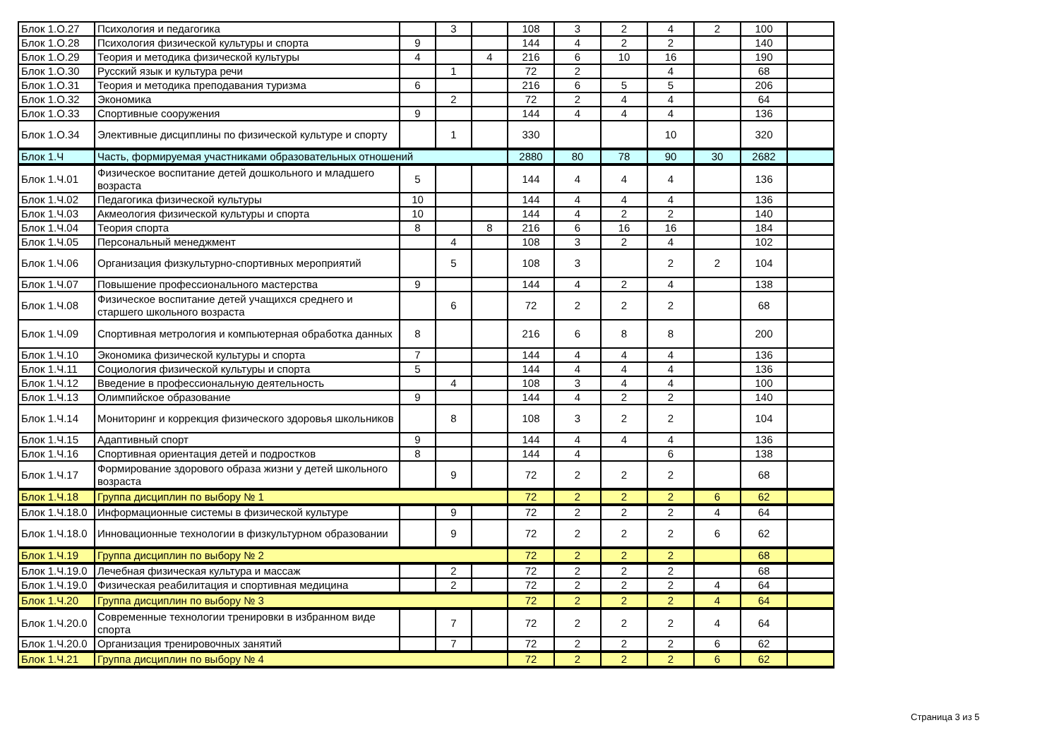| Блок 1.О.27 | Психология и педагогика | | 3 | | 108 | 3 | 2 | 4 | 2 | 100 | |
| Блок 1.О.28 | Психология физической культуры и спорта | 9 | | | 144 | 4 | 2 | 2 | | 140 | |
| Блок 1.О.29 | Теория и методика физической культуры | 4 | | 4 | 216 | 6 | 10 | 16 | | 190 | |
| Блок 1.О.30 | Русский язык и культура речи | | 1 | | 72 | 2 | | 4 | | 68 | |
| Блок 1.О.31 | Теория и методика преподавания туризма | 6 | | | 216 | 6 | 5 | 5 | | 206 | |
| Блок 1.О.32 | Экономика | | 2 | | 72 | 2 | 4 | 4 | | 64 | |
| Блок 1.О.33 | Спортивные сооружения | 9 | | | 144 | 4 | 4 | 4 | | 136 | |
| Блок 1.О.34 | Элективные дисциплины по физической культуре и спорту | | 1 | | 330 | | | 10 | | 320 | |
| Блок 1.Ч | Часть, формируемая участниками образовательных отношений | | | | 2880 | 80 | 78 | 90 | 30 | 2682 | |
| Блок 1.Ч.01 | Физическое воспитание детей дошкольного и младшего возраста | 5 | | | 144 | 4 | 4 | 4 | | 136 | |
| Блок 1.Ч.02 | Педагогика физической культуры | 10 | | | 144 | 4 | 4 | 4 | | 136 | |
| Блок 1.Ч.03 | Акмеология физической культуры и спорта | 10 | | | 144 | 4 | 2 | 2 | | 140 | |
| Блок 1.Ч.04 | Теория спорта | 8 | | 8 | 216 | 6 | 16 | 16 | | 184 | |
| Блок 1.Ч.05 | Персональный менеджмент | | 4 | | 108 | 3 | 2 | 4 | | 102 | |
| Блок 1.Ч.06 | Организация физкультурно-спортивных мероприятий | | 5 | | 108 | 3 | | 2 | 2 | 104 | |
| Блок 1.Ч.07 | Повышение профессионального мастерства | 9 | | | 144 | 4 | 2 | 4 | | 138 | |
| Блок 1.Ч.08 | Физическое воспитание детей учащихся среднего и старшего школьного возраста | | 6 | | 72 | 2 | 2 | 2 | | 68 | |
| Блок 1.Ч.09 | Спортивная метрология и компьютерная обработка данных | 8 | | | 216 | 6 | 8 | 8 | | 200 | |
| Блок 1.Ч.10 | Экономика физической культуры и спорта | 7 | | | 144 | 4 | 4 | 4 | | 136 | |
| Блок 1.Ч.11 | Социология физической культуры и спорта | 5 | | | 144 | 4 | 4 | 4 | | 136 | |
| Блок 1.Ч.12 | Введение в профессиональную деятельность | | 4 | | 108 | 3 | 4 | 4 | | 100 | |
| Блок 1.Ч.13 | Олимпийское образование | 9 | | | 144 | 4 | 2 | 2 | | 140 | |
| Блок 1.Ч.14 | Мониторинг и коррекция физического здоровья школьников | | 8 | | 108 | 3 | 2 | 2 | | 104 | |
| Блок 1.Ч.15 | Адаптивный спорт | 9 | | | 144 | 4 | 4 | 4 | | 136 | |
| Блок 1.Ч.16 | Спортивная ориентация детей и подростков | 8 | | | 144 | 4 | | 6 | | 138 | |
| Блок 1.Ч.17 | Формирование здорового образа жизни у детей школьного возраста | | 9 | | 72 | 2 | 2 | 2 | | 68 | |
| Блок 1.Ч.18 | Группа дисциплин по выбору № 1 | | | | 72 | 2 | 2 | 2 | 6 | 62 | |
| Блок 1.Ч.18.0 | Информационные системы в физической культуре | | 9 | | 72 | 2 | 2 | 2 | 4 | 64 | |
| Блок 1.Ч.18.0 | Инновационные технологии в физкультурном образовании | | 9 | | 72 | 2 | 2 | 2 | 6 | 62 | |
| Блок 1.Ч.19 | Группа дисциплин по выбору № 2 | | | | 72 | 2 | 2 | 2 | | 68 | |
| Блок 1.Ч.19.0 | Лечебная физическая культура и массаж | | 2 | | 72 | 2 | 2 | 2 | | 68 | |
| Блок 1.Ч.19.0 | Физическая реабилитация и спортивная медицина | | 2 | | 72 | 2 | 2 | 2 | 4 | 64 | |
| Блок 1.Ч.20 | Группа дисциплин по выбору № 3 | | | | 72 | 2 | 2 | 2 | 4 | 64 | |
| Блок 1.Ч.20.0 | Современные технологии тренировки в избранном виде спорта | | 7 | | 72 | 2 | 2 | 2 | 4 | 64 | |
| Блок 1.Ч.20.0 | Организация тренировочных занятий | | 7 | | 72 | 2 | 2 | 2 | 6 | 62 | |
| Блок 1.Ч.21 | Группа дисциплин по выбору № 4 | | | | 72 | 2 | 2 | 2 | 6 | 62 | |
Страница 3 из 5